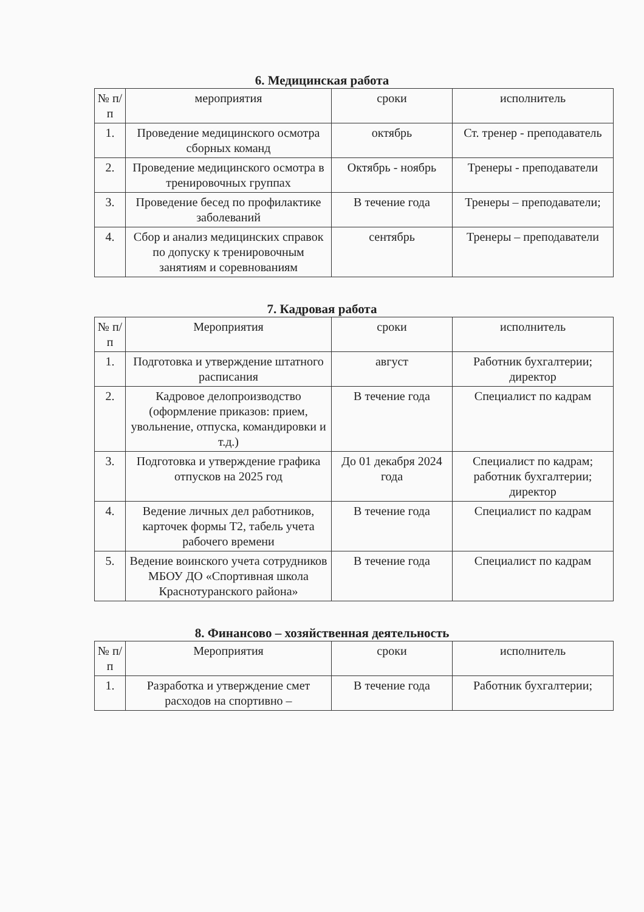6. Медицинская работа
| № п/п | мероприятия | сроки | исполнитель |
| --- | --- | --- | --- |
| 1. | Проведение медицинского осмотра сборных команд | октябрь | Ст. тренер - преподаватель |
| 2. | Проведение медицинского осмотра в тренировочных группах | Октябрь - ноябрь | Тренеры - преподаватели |
| 3. | Проведение бесед по профилактике заболеваний | В течение года | Тренеры – преподаватели; |
| 4. | Сбор и анализ медицинских справок по допуску к тренировочным занятиям и соревнованиям | сентябрь | Тренеры – преподаватели |
7. Кадровая работа
| № п/п | Мероприятия | сроки | исполнитель |
| --- | --- | --- | --- |
| 1. | Подготовка и утверждение штатного расписания | август | Работник бухгалтерии; директор |
| 2. | Кадровое делопроизводство (оформление приказов: прием, увольнение, отпуска, командировки и т.д.) | В течение года | Специалист по кадрам |
| 3. | Подготовка и утверждение графика отпусков на 2025 год | До 01 декабря 2024 года | Специалист по кадрам; работник бухгалтерии; директор |
| 4. | Ведение личных дел работников, карточек формы Т2, табель учета рабочего времени | В течение года | Специалист по кадрам |
| 5. | Ведение воинского учета сотрудников МБОУ ДО «Спортивная школа Краснотуранского района» | В течение года | Специалист по кадрам |
8. Финансово – хозяйственная деятельность
| № п/п | Мероприятия | сроки | исполнитель |
| --- | --- | --- | --- |
| 1. | Разработка и утверждение смет расходов на спортивно – | В течение года | Работник бухгалтерии; |